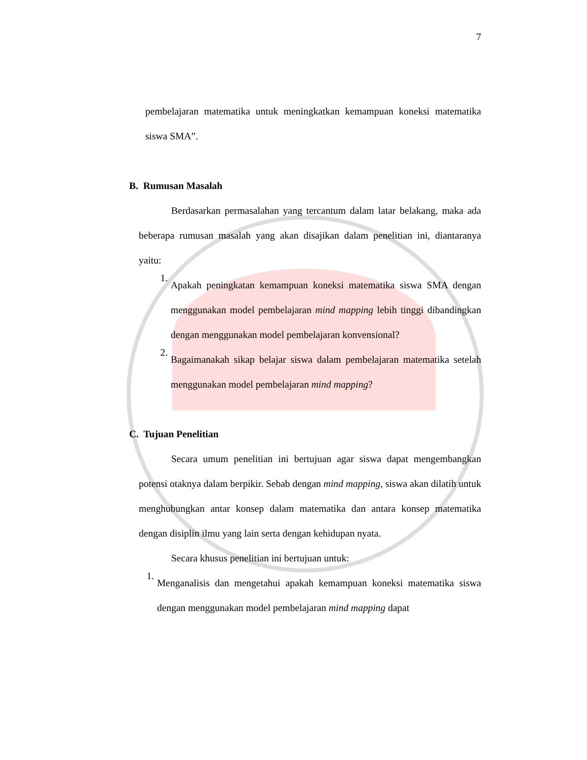7
pembelajaran matematika untuk meningkatkan kemampuan koneksi matematika siswa SMA”.
B. Rumusan Masalah
Berdasarkan permasalahan yang tercantum dalam latar belakang, maka ada beberapa rumusan masalah yang akan disajikan dalam penelitian ini, diantaranya yaitu:
1.
Apakah peningkatan kemampuan koneksi matematika siswa SMA dengan menggunakan model pembelajaran mind mapping lebih tinggi dibandingkan dengan menggunakan model pembelajaran konvensional?
2.
Bagaimanakah sikap belajar siswa dalam pembelajaran matematika setelah menggunakan model pembelajaran mind mapping?
C. Tujuan Penelitian
Secara umum penelitian ini bertujuan agar siswa dapat mengembangkan potensi otaknya dalam berpikir. Sebab dengan mind mapping, siswa akan dilatih untuk menghubungkan antar konsep dalam matematika dan antara konsep matematika dengan disiplin ilmu yang lain serta dengan kehidupan nyata.
Secara khusus penelitian ini bertujuan untuk:
1.
Menganalisis dan mengetahui apakah kemampuan koneksi matematika siswa dengan menggunakan model pembelajaran mind mapping dapat